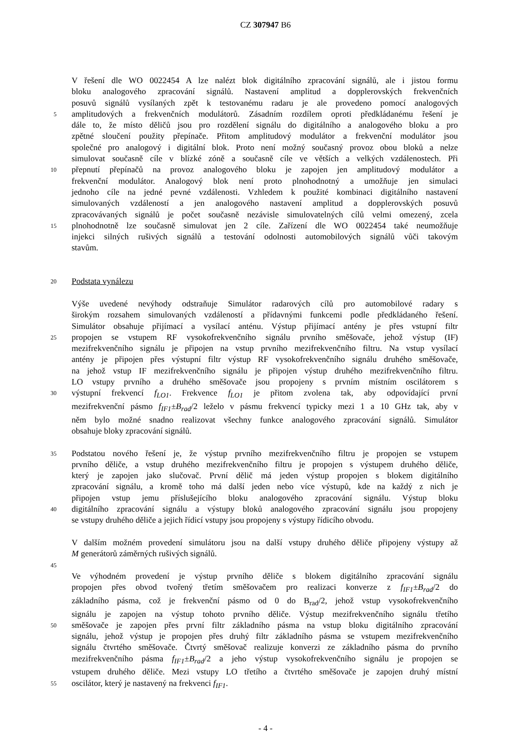CZ 307947 B6
V řešení dle WO 0022454 A lze nalézt blok digitálního zpracování signálů, ale i jistou formu
bloku analogového zpracování signálů. Nastavení amplitud a dopplerovských frekvenčních
posuvů signálů vysílaných zpět k testovanému radaru je ale provedeno pomocí analogových
5 amplitudových a frekvenčních modulátorů. Zásadním rozdílem oproti předkládanému řešení je
dále to, že místo děličů jsou pro rozdělení signálu do digitálního a analogového bloku a pro
zpětné sloučení použity přepínače. Přitom amplitudový modulátor a frekvenční modulátor jsou
společné pro analogový i digitální blok. Proto není možný současný provoz obou bloků a nelze
simulovat současně cíle v blízké zóně a současně cíle ve větších a velkých vzdálenostech. Při
10 přepnutí přepínačů na provoz analogového bloku je zapojen jen amplitudový modulátor a
frekvenční modulátor. Analogový blok není proto plnohodnotný a umožňuje jen simulaci
jednoho cíle na jedné pevné vzdálenosti. Vzhledem k použité kombinaci digitálního nastavení
simulovaných vzdáleností a jen analogového nastavení amplitud a dopplerovských posuvů
zpracovávaných signálů je počet současně nezávisle simulovatelných cílů velmi omezený, zcela
15 plnohodnotně lze současně simulovat jen 2 cíle. Zařízení dle WO 0022454 také neumožňuje
injekci silných rušivých signálů a testování odolnosti automobilových signálů vůči takovým
stavům.
20 Podstata vynálezu
Výše uvedené nevýhody odstraňuje Simulátor radarových cílů pro automobilové radary s
širokým rozsahem simulovaných vzdáleností a přídavnými funkcemi podle předkládaného řešení.
Simulátor obsahuje přijímací a vysílací anténu. Výstup přijímací antény je přes vstupní filtr
25 propojen se vstupem RF vysokofrekvenčního signálu prvního směšovače, jehož výstup (IF)
mezifrekvenčního signálu je připojen na vstup prvního mezifrekvenčního filtru. Na vstup vysílací
antény je připojen přes výstupní filtr výstup RF vysokofrekvenčního signálu druhého směšovače,
na jehož vstup IF mezifrekvenčního signálu je připojen výstup druhého mezifrekvenčního filtru.
LO vstupy prvního a druhého směšovače jsou propojeny s prvním místním oscilátorem s
30 výstupní frekvencí f<sub>LO1</sub>. Frekvence f<sub>LO1</sub> je přitom zvolena tak, aby odpovídající první
mezifrekvenční pásmo f<sub>IF1</sub>±B<sub>rad</sub>/2 leželo v pásmu frekvencí typicky mezi 1 a 10 GHz tak, aby v
něm bylo možné snadno realizovat všechny funkce analogového zpracování signálů. Simulátor
obsahuje bloky zpracování signálů.
35 Podstatou nového řešení je, že výstup prvního mezifrekvenčního filtru je propojen se vstupem
prvního děliče, a vstup druhého mezifrekvenčního filtru je propojen s výstupem druhého děliče,
který je zapojen jako slučovač. První dělič má jeden výstup propojen s blokem digitálního
zpracování signálu, a kromě toho má další jeden nebo více výstupů, kde na každý z nich je
připojen vstup jemu příslušejícího bloku analogového zpracování signálu. Výstup bloku
40 digitálního zpracování signálu a výstupy bloků analogového zpracování signálu jsou propojeny
se vstupy druhého děliče a jejich řídicí vstupy jsou propojeny s výstupy řídicího obvodu.
V dalším možném provedení simulátoru jsou na další vstupy druhého děliče připojeny výstupy až
M generátorů záměrných rušivých signálů.
45
Ve výhodném provedení je výstup prvního děliče s blokem digitálního zpracování signálu
propojen přes obvod tvořený třetím směšovačem pro realizaci konverze z f<sub>IF1</sub>±B<sub>rad</sub>/2 do
základního pásma, což je frekvenční pásmo od 0 do B<sub>rad</sub>/2, jehož vstup vysokofrekvenčního
signálu je zapojen na výstup tohoto prvního děliče. Výstup mezifrekvenčního signálu třetího
50 směšovače je zapojen přes první filtr základního pásma na vstup bloku digitálního zpracování
signálu, jehož výstup je propojen přes druhý filtr základního pásma se vstupem mezifrekvenčního
signálu čtvrtého směšovače. Čtvrtý směšovač realizuje konverzi ze základního pásma do prvního
mezifrekvenčního pásma f<sub>IF1</sub>±B<sub>rad</sub>/2 a jeho výstup vysokofrekvenčního signálu je propojen se
vstupem druhého děliče. Mezi vstupy LO třetího a čtvrtého směšovače je zapojen druhý místní
55 oscilátor, který je nastavený na frekvenci f<sub>IF1</sub>.
- 4 -